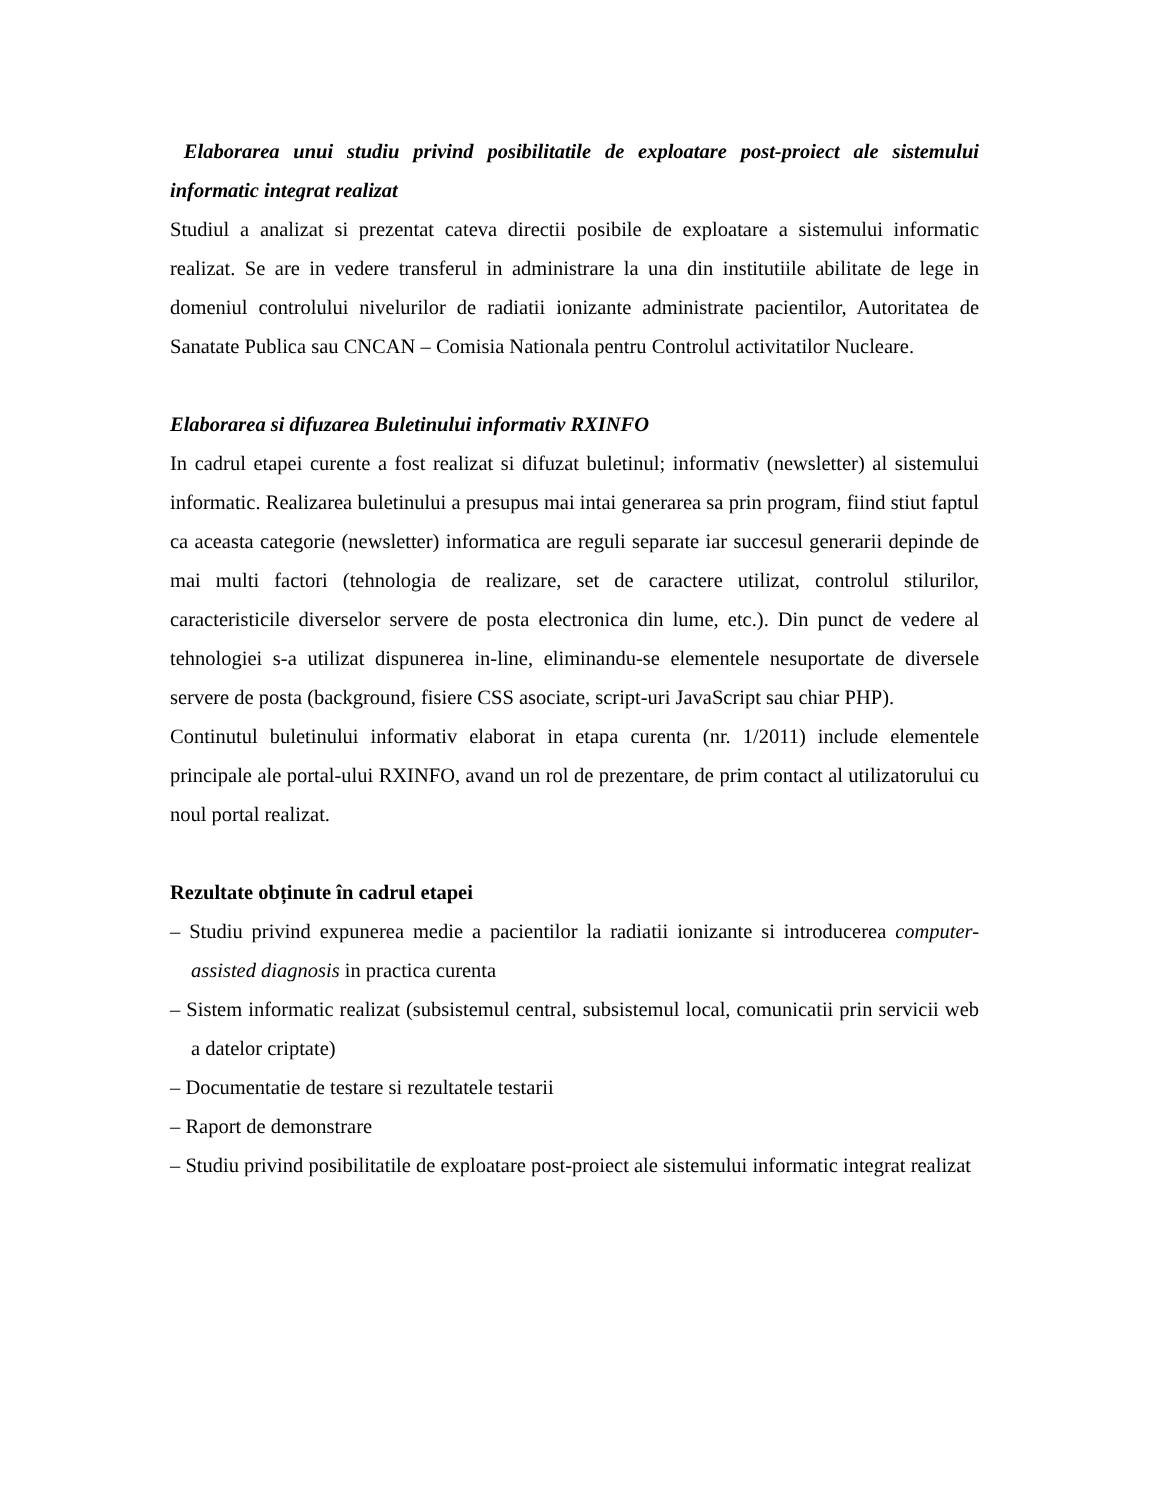Elaborarea unui studiu privind posibilitatile de exploatare post-proiect ale sistemului informatic integrat realizat
Studiul a analizat si prezentat cateva directii posibile de exploatare a sistemului informatic realizat. Se are in vedere transferul in administrare la una din institutiile abilitate de lege in domeniul controlului nivelurilor de radiatii ionizante administrate pacientilor, Autoritatea de Sanatate Publica sau CNCAN – Comisia Nationala pentru Controlul activitatilor Nucleare.
Elaborarea si difuzarea Buletinului informativ RXINFO
In cadrul etapei curente a fost realizat si difuzat buletinul; informativ (newsletter) al sistemului informatic. Realizarea buletinului a presupus mai intai generarea sa prin program, fiind stiut faptul ca aceasta categorie (newsletter) informatica are reguli separate iar succesul generarii depinde de mai multi factori (tehnologia de realizare, set de caractere utilizat, controlul stilurilor, caracteristicile diverselor servere de posta electronica din lume, etc.). Din punct de vedere al tehnologiei s-a utilizat dispunerea in-line, eliminandu-se elementele nesuportate de diversele servere de posta (background, fisiere CSS asociate, script-uri JavaScript sau chiar PHP).
Continutul buletinului informativ elaborat in etapa curenta (nr. 1/2011) include elementele principale ale portal-ului RXINFO, avand un rol de prezentare, de prim contact al utilizatorului cu noul portal realizat.
Rezultate obținute în cadrul etapei
– Studiu privind expunerea medie a pacientilor la radiatii ionizante si introducerea computer-assisted diagnosis in practica curenta
– Sistem informatic realizat (subsistemul central, subsistemul local, comunicatii prin servicii web a datelor criptate)
– Documentatie de testare si rezultatele testarii
– Raport de demonstrare
– Studiu privind posibilitatile de exploatare post-proiect ale sistemului informatic integrat realizat